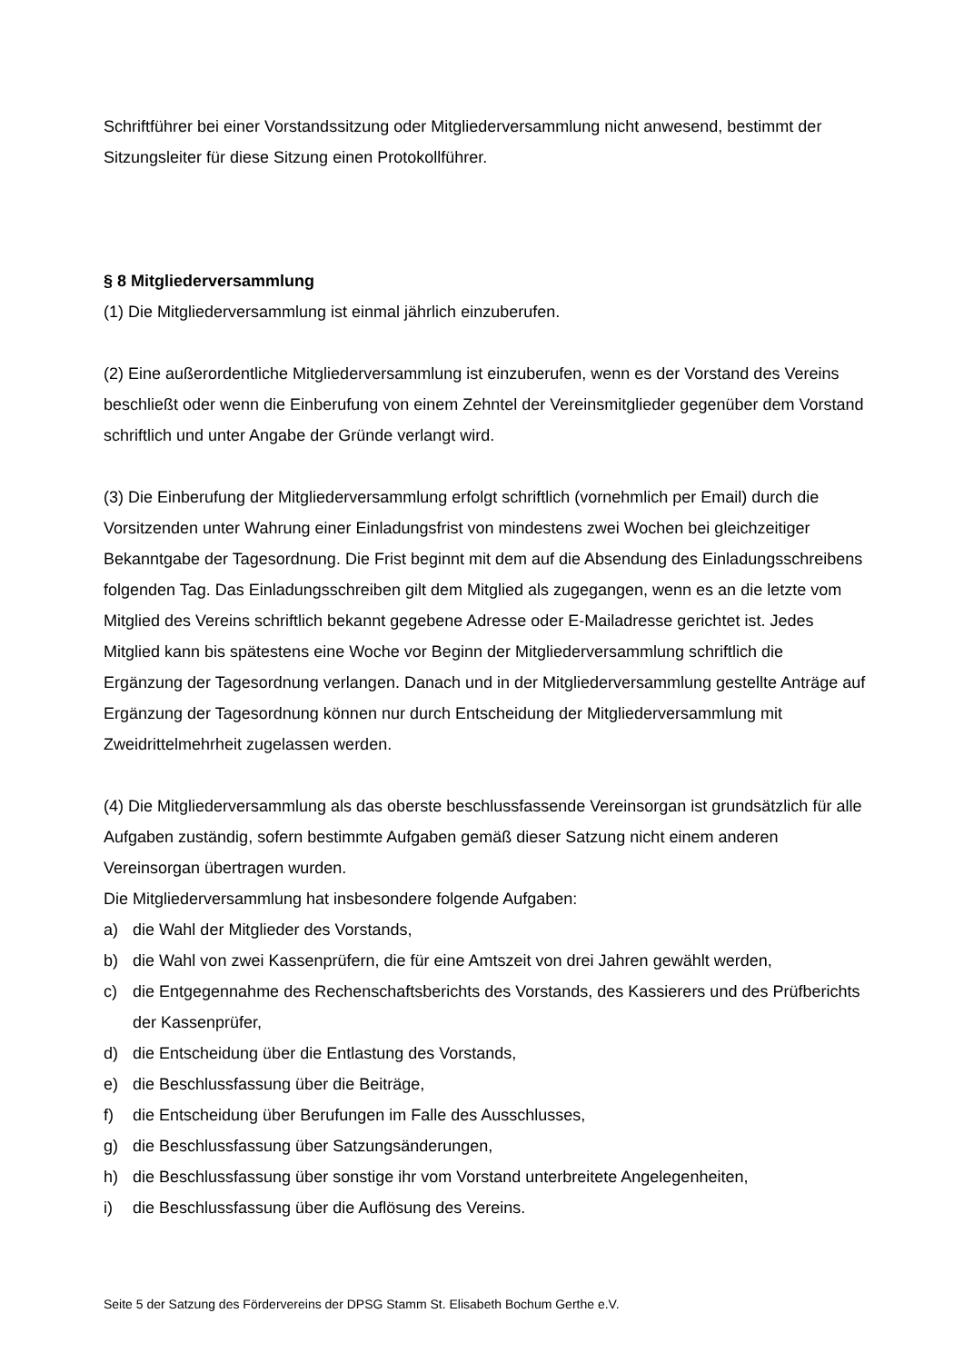Schriftführer bei einer Vorstandssitzung oder Mitgliederversammlung nicht anwesend, bestimmt der Sitzungsleiter für diese Sitzung einen Protokollführer.
§ 8 Mitgliederversammlung
(1) Die Mitgliederversammlung ist einmal jährlich einzuberufen.
(2) Eine außerordentliche Mitgliederversammlung ist einzuberufen, wenn es der Vorstand des Vereins beschließt oder wenn die Einberufung von einem Zehntel der Vereinsmitglieder gegenüber dem Vorstand schriftlich und unter Angabe der Gründe verlangt wird.
(3) Die Einberufung der Mitgliederversammlung erfolgt schriftlich (vornehmlich per Email) durch die Vorsitzenden unter Wahrung einer Einladungsfrist von mindestens zwei Wochen bei gleichzeitiger Bekanntgabe der Tagesordnung. Die Frist beginnt mit dem auf die Absendung des Einladungsschreibens folgenden Tag. Das Einladungsschreiben gilt dem Mitglied als zugegangen, wenn es an die letzte vom Mitglied des Vereins schriftlich bekannt gegebene Adresse oder E-Mailadresse gerichtet ist. Jedes Mitglied kann bis spätestens eine Woche vor Beginn der Mitgliederversammlung schriftlich die Ergänzung der Tagesordnung verlangen. Danach und in der Mitgliederversammlung gestellte Anträge auf Ergänzung der Tagesordnung können nur durch Entscheidung der Mitgliederversammlung mit Zweidrittelmehrheit zugelassen werden.
(4) Die Mitgliederversammlung als das oberste beschlussfassende Vereinsorgan ist grundsätzlich für alle Aufgaben zuständig, sofern bestimmte Aufgaben gemäß dieser Satzung nicht einem anderen Vereinsorgan übertragen wurden.
Die Mitgliederversammlung hat insbesondere folgende Aufgaben:
a) die Wahl der Mitglieder des Vorstands,
b) die Wahl von zwei Kassenprüfern, die für eine Amtszeit von drei Jahren gewählt werden,
c) die Entgegennahme des Rechenschaftsberichts des Vorstands, des Kassierers und des Prüfberichts der Kassenprüfer,
d) die Entscheidung über die Entlastung des Vorstands,
e) die Beschlussfassung über die Beiträge,
f) die Entscheidung über Berufungen im Falle des Ausschlusses,
g) die Beschlussfassung über Satzungsänderungen,
h) die Beschlussfassung über sonstige ihr vom Vorstand unterbreitete Angelegenheiten,
i) die Beschlussfassung über die Auflösung des Vereins.
Seite 5 der Satzung des Fördervereins der DPSG Stamm St. Elisabeth Bochum Gerthe e.V.